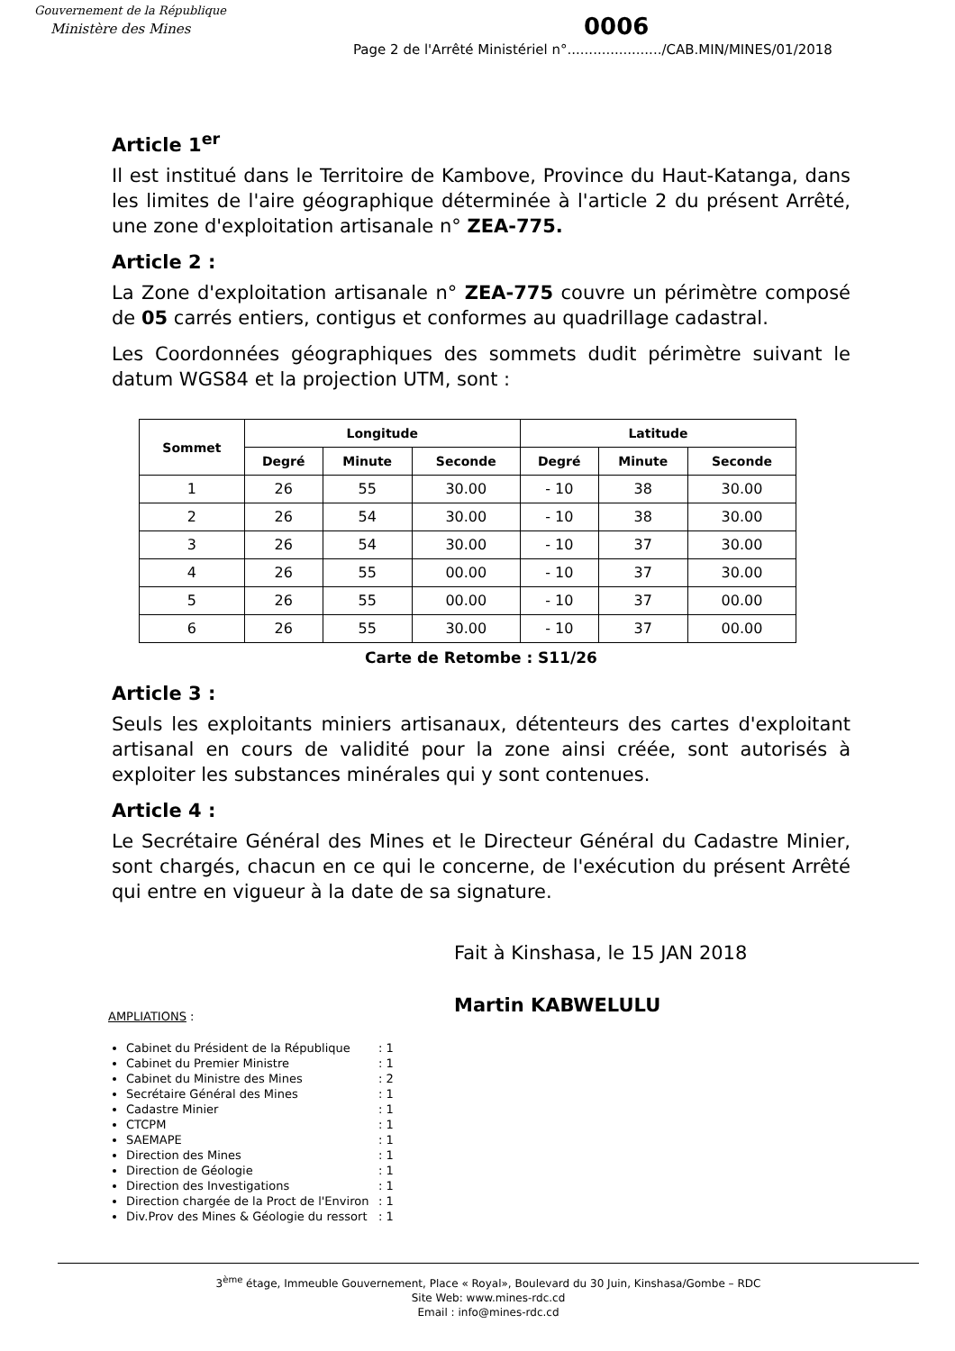Gouvernement de la République
Ministère des Mines
0006
Page 2 de l'Arrêté Ministériel n°....................../CAB.MIN/MINES/01/2018
Article 1<sup>er</sup>
Il est institué dans le Territoire de Kambove, Province du Haut-Katanga, dans les limites de l'aire géographique déterminée à l'article 2 du présent Arrêté, une zone d'exploitation artisanale n° ZEA-775.
Article 2 :
La Zone d'exploitation artisanale n° ZEA-775 couvre un périmètre composé de 05 carrés entiers, contigus et conformes au quadrillage cadastral.
Les Coordonnées géographiques des sommets dudit périmètre suivant le datum WGS84 et la projection UTM, sont :
| Sommet | Longitude | | | Latitude | | |
| --- | --- | --- | --- | --- | --- | --- |
| | Degré | Minute | Seconde | Degré | Minute | Seconde |
| 1 | 26 | 55 | 30.00 | - 10 | 38 | 30.00 |
| 2 | 26 | 54 | 30.00 | - 10 | 38 | 30.00 |
| 3 | 26 | 54 | 30.00 | - 10 | 37 | 30.00 |
| 4 | 26 | 55 | 00.00 | - 10 | 37 | 30.00 |
| 5 | 26 | 55 | 00.00 | - 10 | 37 | 00.00 |
| 6 | 26 | 55 | 30.00 | - 10 | 37 | 00.00 |
Carte de Retombe : S11/26
Article 3 :
Seuls les exploitants miniers artisanaux, détenteurs des cartes d'exploitant artisanal en cours de validité pour la zone ainsi créée, sont autorisés à exploiter les substances minérales qui y sont contenues.
Article 4 :
Le Secrétaire Général des Mines et le Directeur Général du Cadastre Minier, sont chargés, chacun en ce qui le concerne, de l'exécution du présent Arrêté qui entre en vigueur à la date de sa signature.
Fait à Kinshasa, le 15 JAN 2018
Martin KABWELULU
AMPLIATIONS :
Cabinet du Président de la République: 1
Cabinet du Premier Ministre: 1
Cabinet du Ministre des Mines: 2
Secrétaire Général des Mines: 1
Cadastre Minier: 1
CTCPM: 1
SAEMAPE: 1
Direction des Mines: 1
Direction de Géologie: 1
Direction des Investigations: 1
Direction chargée de la Proct de l'Environ: 1
Div.Prov des Mines & Géologie du ressort: 1
3<sup>ème</sup> étage, Immeuble Gouvernement, Place « Royal», Boulevard du 30 Juin, Kinshasa/Gombe – RDC
Site Web: www.mines-rdc.cd
Email : info@mines-rdc.cd